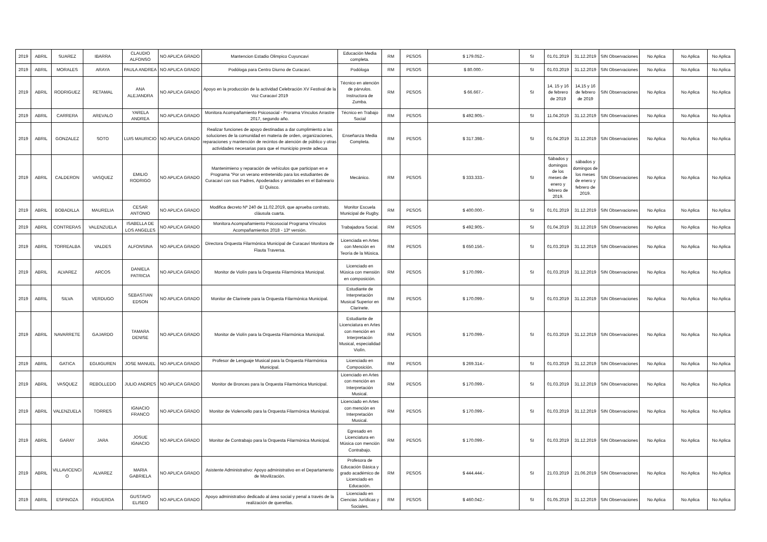| 2019 | ABRIL | SUAREZ | IBARRA | CLAUDIO ALFONSO | NO APLICA GRADO | Mantencion Estadio Olimpico Cuyuncavi | Educación Media completa. | RM | PESOS | $ 179.052.- | SI | 01.01.2019 | 31.12.2019 | SIN Observaciones | No Aplica | No Aplica | No Aplica |
| 2019 | ABRIL | MORALES | ARAYA | PAULA ANDREA | NO APLICA GRADO | Podóloga para Centro Diurno de Curacaví. | Podóloga | RM | PESOS | $ 80.000.- | SI | 01.03.2019 | 31.12.2019 | SIN Observaciones | No Aplica | No Aplica | No Aplica |
| 2019 | ABRIL | RODRIGUEZ | RETAMAL | ANA ALEJANDRA | NO APLICA GRADO | Apoyo en la producción de la actividad Celebración XV Festival de la Voz Curacaví 2019 | Técnico en atención de párvulos. Instructora de Zumba. | RM | PESOS | $ 66.667.- | SI | 14, 15 y 16 de febrero de 2019 | 14,15 y 16 de febrero de 2019 | SIN Observaciones | No Aplica | No Aplica | No Aplica |
| 2019 | ABRIL | CARRERA | AREVALO | YARELA ANDREA | NO APLICA GRADO | Monitora Acompañamiento Psicosocial - Prorama Vínculos Arrastre 2017, segundo año. | Técnico en Trabajo Social | RM | PESOS | $ 492.905.- | SI | 11.04.2019 | 31.12.2019 | SIN Observaciones | No Aplica | No Aplica | No Aplica |
| 2019 | ABRIL | GONZALEZ | SOTO | LUIS MAURICIO | NO APLICA GRADO | Realizar funciones de apoyo destinadas a dar cumplimiento a las soluciones de la comunidad en materia de orden, organizaciones, reparaciones y mantención de recintos de atención de público y otras actividades necesarias para que el municipio preste adecua | Enseñanza Media Completa. | RM | PESOS | $ 317.398.- | SI | 01.04.2019 | 31.12.2019 | SIN Observaciones | No Aplica | No Aplica | No Aplica |
| 2019 | ABRIL | CALDERON | VASQUEZ | EMILIO RODRIGO | NO APLICA GRADO | Mantenimieno y reparación de vehículos que participan en e Programa "Por un verano entretenido para los estudiantes de Curacaví con sus Padres, Apoderados y amistades en el Balneario El Quisco. | Mecánico. | RM | PESOS | $ 333.333.- | SI | Sábados y domingos de los meses de enero y febrero de 2019. | sábados y domingos de los meses de enero y febrero de 2019. | SIN Observaciones | No Aplica | No Aplica | No Aplica |
| 2019 | ABRIL | BOBADILLA | MAURELIA | CESAR ANTONIO | NO APLICA GRADO | Modifica decreto Nº 240 de 11.02.2019, que aprueba contrato, cláusula cuarta. | Monitor Escuela Municipal de Rugby. | RM | PESOS | $ 400.000.- | SI | 01.01.2019 | 31.12.2019 | SIN Observaciones | No Aplica | No Aplica | No Aplica |
| 2019 | ABRIL | CONTRERAS | VALENZUELA | ISABELLA DE LOS ANGELES | NO APLICA GRADO | Monitora Acompañamiento Psicosocial Programa Vínculos Acompañamientos 2018 - 13º versión. | Trabajadora Social. | RM | PESOS | $ 492.905.- | SI | 01.04.2019 | 31.12.2019 | SIN Observaciones | No Aplica | No Aplica | No Aplica |
| 2019 | ABRIL | TORREALBA | VALDES | ALFONSINA | NO APLICA GRADO | Directora Orquesta Filarmónica Municipal de Curacaví Monitora de Flauta Traversa. | Licenciada en Artes con Mención en Teoría de la Música. | RM | PESOS | $ 650.156.- | SI | 01.03.2019 | 31.12.2019 | SIN Observaciones | No Aplica | No Aplica | No Aplica |
| 2019 | ABRIL | ALVAREZ | ARCOS | DANIELA PATRICIA | NO APLICA GRADO | Monitor de Violín para la Orquesta Filarmónica Municipal. | Licenciado en Música con mensión en composición. | RM | PESOS | $ 170.099.- | SI | 01.03.2019 | 31.12.2019 | SIN Observaciones | No Aplica | No Aplica | No Aplica |
| 2019 | ABRIL | SILVA | VERDUGO | SEBASTIAN EDSON | NO APLICA GRADO | Monitor de Clarinete para la Orquesta Filarmónica Municipal. | Estudiante de Interpretación Musical Superior en Clarinete. | RM | PESOS | $ 170.099.- | SI | 01.03.2019 | 31.12.2019 | SIN Observaciones | No Aplica | No Aplica | No Aplica |
| 2019 | ABRIL | NAVARRETE | GAJARDO | TAMARA DENISE | NO APLICA GRADO | Monitor de Violín para la Orquesta Filarmónica Municipal. | Estudiante de Licenciatura en Artes con mención en Interpretacón Musical, especialidad Violín. | RM | PESOS | $ 170.099.- | SI | 01.03.2019 | 31.12.2019 | SIN Observaciones | No Aplica | No Aplica | No Aplica |
| 2019 | ABRIL | GATICA | EGUIGUREN | JOSE MANUEL | NO APLICA GRADO | Profesor de Lenguaje Musical para la Orquesta Filarmónica Municipal. | Licenciado en Composición. | RM | PESOS | $ 269.314.- | SI | 01.03.2019 | 31.12.2019 | SIN Observaciones | No Aplica | No Aplica | No Aplica |
| 2019 | ABRIL | VASQUEZ | REBOLLEDO | JULIO ANDRES | NO APLICA GRADO | Monitor de Bronces para la Orquesta Filarmónica Municipal. | Licenciado en Artes con mención en Interpretación Musical. | RM | PESOS | $ 170.099.- | SI | 01.03.2019 | 31.12.2019 | SIN Observaciones | No Aplica | No Aplica | No Aplica |
| 2019 | ABRIL | VALENZUELA | TORRES | IGNACIO FRANCO | NO APLICA GRADO | Monitor de Violencello para la Orquesta Filarmónica Municipal. | Licenciado en Artes con mención en Interpretación Musical. | RM | PESOS | $ 170.099.- | SI | 01.03.2019 | 31.12.2019 | SIN Observaciones | No Aplica | No Aplica | No Aplica |
| 2019 | ABRIL | GARAY | JARA | JOSUE IGNACIO | NO APLICA GRADO | Monitor de Contrabajo para la Orquesta Filarmónica Municipal. | Egresado en Licenciatura en Música con mención Contrabajo. | RM | PESOS | $ 170.099.- | SI | 01.03.2019 | 31.12.2019 | SIN Observaciones | No Aplica | No Aplica | No Aplica |
| 2019 | ABRIL | VILLAVICENCI O | ALVAREZ | MARIA GABRIELA | NO APLICA GRADO | Asistente Administrativo: Apoyo administrativo en el Departamento de Movilización. | Profesora de Educación Básica y grado académico de Licenciado en Educación. | RM | PESOS | $ 444.444.- | SI | 21.03.2019 | 21.06.2019 | SIN Observaciones | No Aplica | No Aplica | No Aplica |
| 2019 | ABRIL | ESPINOZA | FIGUEROA | GUSTAVO ELISEO | NO APLICA GRADO | Apoyo administrativo dedicado al área social y penal a través de la realización de querellas. | Licenciado en Ciencias Jurídicas y Sociales. | RM | PESOS | $ 460.042.- | SI | 01.05.2019 | 31.12.2019 | SIN Observaciones | No Aplica | No Aplica | No Aplica |